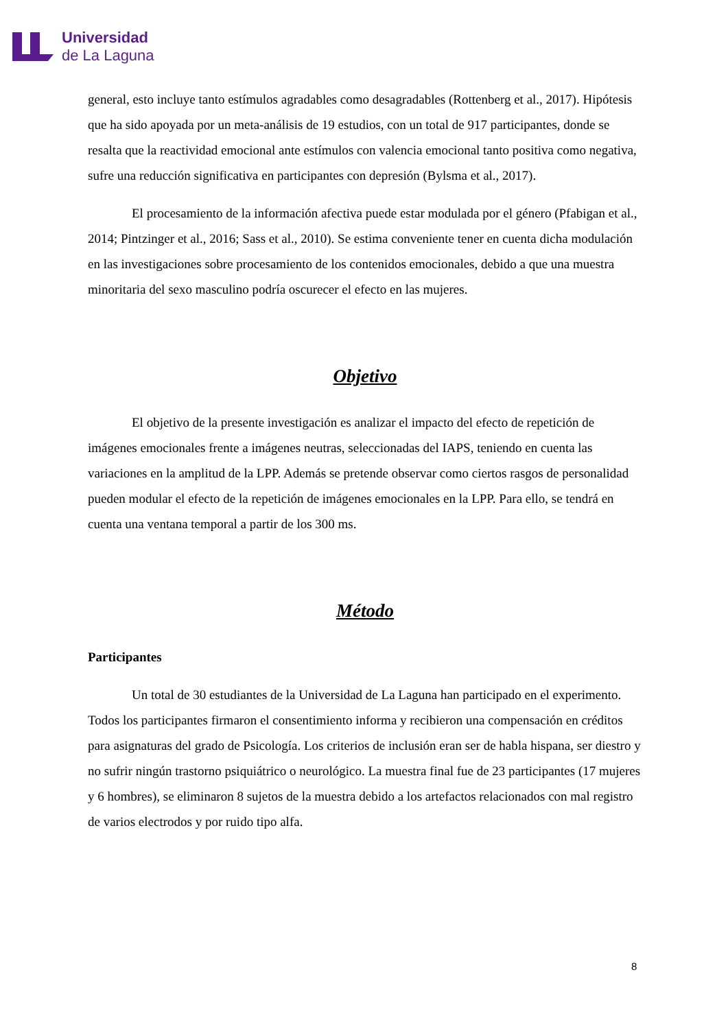Universidad
de La Laguna
general, esto incluye tanto estímulos agradables como desagradables (Rottenberg et al., 2017). Hipótesis que ha sido apoyada por un meta-análisis de 19 estudios, con un total de 917 participantes, donde se resalta que la reactividad emocional ante estímulos con valencia emocional tanto positiva como negativa, sufre una reducción significativa en participantes con depresión (Bylsma et al., 2017).
El procesamiento de la información afectiva puede estar modulada por el género (Pfabigan et al., 2014; Pintzinger et al., 2016; Sass et al., 2010). Se estima conveniente tener en cuenta dicha modulación en las investigaciones sobre procesamiento de los contenidos emocionales, debido a que una muestra minoritaria del sexo masculino podría oscurecer el efecto en las mujeres.
Objetivo
El objetivo de la presente investigación es analizar el impacto del efecto de repetición de imágenes emocionales frente a imágenes neutras, seleccionadas del IAPS, teniendo en cuenta las variaciones en la amplitud de la LPP. Además se pretende observar como ciertos rasgos de personalidad pueden modular el efecto de la repetición de imágenes emocionales en la LPP. Para ello, se tendrá en cuenta una ventana temporal a partir de los 300 ms.
Método
Participantes
Un total de 30 estudiantes de la Universidad de La Laguna han participado en el experimento. Todos los participantes firmaron el consentimiento informa y recibieron una compensación en créditos para asignaturas del grado de Psicología. Los criterios de inclusión eran ser de habla hispana, ser diestro y no sufrir ningún trastorno psiquiátrico o neurológico. La muestra final fue de 23 participantes (17 mujeres y 6 hombres), se eliminaron 8 sujetos de la muestra debido a los artefactos relacionados con mal registro de varios electrodos y por ruido tipo alfa.
8